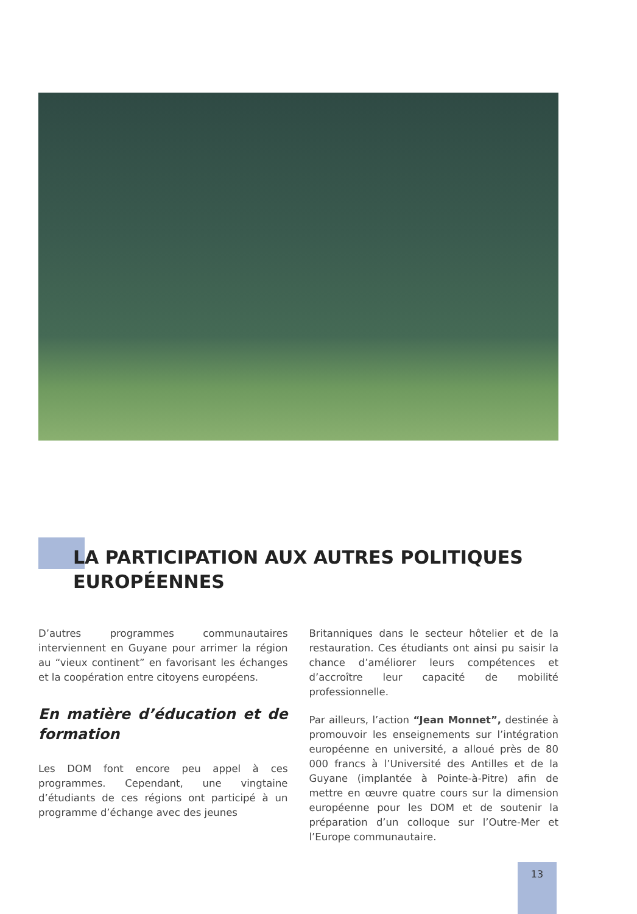LA PARTICIPATION AUX AUTRES POLITIQUES
EUROPÉENNES
D’autres programmes communautaires interviennent en Guyane pour arrimer la région au “vieux continent” en favorisant les échanges et la coopération entre citoyens européens.
En matière d’éducation et de formation
Les DOM font encore peu appel à ces programmes. Cependant, une vingtaine d’étudiants de ces régions ont participé à un programme d’échange avec des jeunes
Britanniques dans le secteur hôtelier et de la restauration. Ces étudiants ont ainsi pu saisir la chance d’améliorer leurs compétences et d’accroître leur capacité de mobilité professionnelle.
Par ailleurs, l’action “Jean Monnet”, destinée à promouvoir les enseignements sur l’intégration européenne en université, a alloué près de 80 000 francs à l’Université des Antilles et de la Guyane (implantée à Pointe-à-Pitre) afin de mettre en œuvre quatre cours sur la dimension européenne pour les DOM et de soutenir la préparation d’un colloque sur l’Outre-Mer et l’Europe communautaire.
13